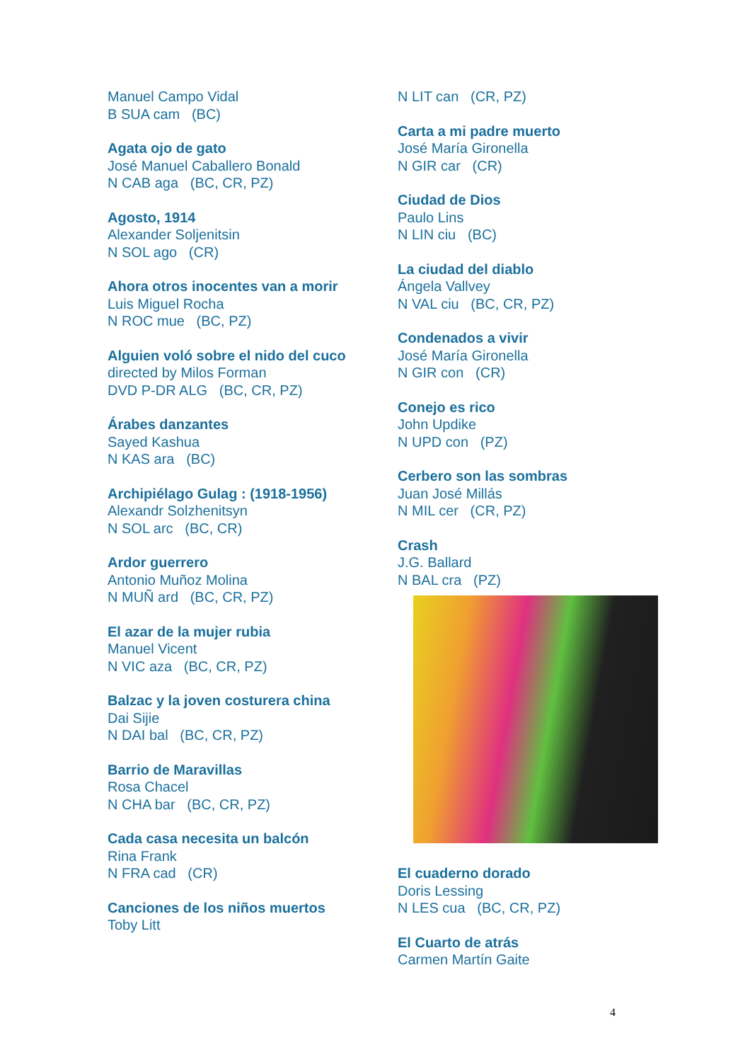Manuel Campo Vidal
B SUA cam (BC)
Agata ojo de gato
José Manuel Caballero Bonald
N CAB aga (BC, CR, PZ)
Agosto, 1914
Alexander Soljenitsin
N SOL ago (CR)
Ahora otros inocentes van a morir
Luis Miguel Rocha
N ROC mue (BC, PZ)
Alguien voló sobre el nido del cuco
directed by Milos Forman
DVD P-DR ALG (BC, CR, PZ)
Árabes danzantes
Sayed Kashua
N KAS ara (BC)
Archipiélago Gulag : (1918-1956)
Alexandr Solzhenitsyn
N SOL arc (BC, CR)
Ardor guerrero
Antonio Muñoz Molina
N MUÑ ard (BC, CR, PZ)
El azar de la mujer rubia
Manuel Vicent
N VIC aza (BC, CR, PZ)
Balzac y la joven costurera china
Dai Sijie
N DAI bal (BC, CR, PZ)
Barrio de Maravillas
Rosa Chacel
N CHA bar (BC, CR, PZ)
Cada casa necesita un balcón
Rina Frank
N FRA cad (CR)
Canciones de los niños muertos
Toby Litt
N LIT can (CR, PZ)
Carta a mi padre muerto
José María Gironella
N GIR car (CR)
Ciudad de Dios
Paulo Lins
N LIN ciu (BC)
La ciudad del diablo
Ángela Vallvey
N VAL ciu (BC, CR, PZ)
Condenados a vivir
José María Gironella
N GIR con (CR)
Conejo es rico
John Updike
N UPD con (PZ)
Cerbero son las sombras
Juan José Millás
N MIL cer (CR, PZ)
Crash
J.G. Ballard
N BAL cra (PZ)
El cuaderno dorado
Doris Lessing
N LES cua (BC, CR, PZ)
El Cuarto de atrás
Carmen Martín Gaite
4